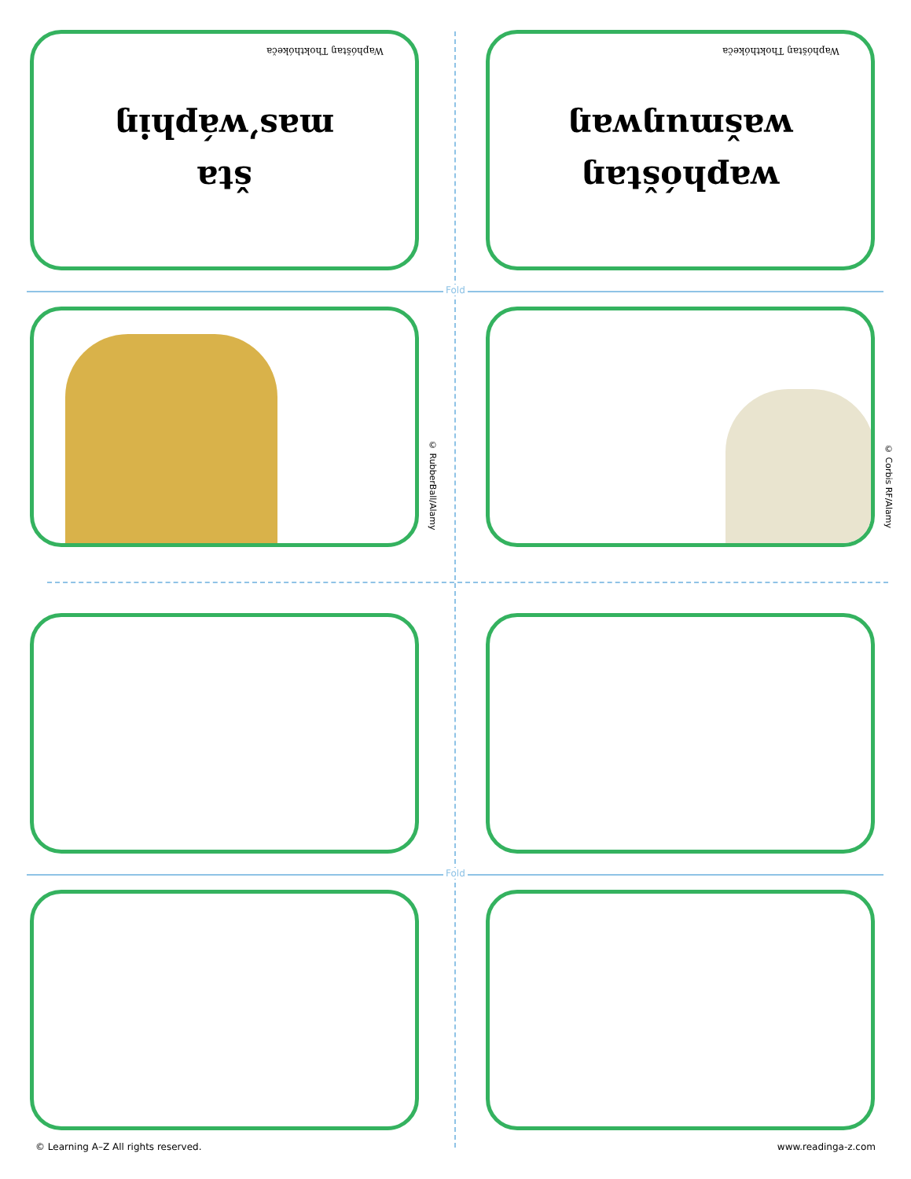Fold
Fold
šta
mas’wáphiŋ
Waphóštaŋ Thokthókeča
waphóštaŋ
wašmuŋwaŋ
Waphóštaŋ Thokthókeča
© RubberBall/Alamy
© Corbis RF/Alamy
© Learning A–Z All rights reserved.
www.readinga-z.com